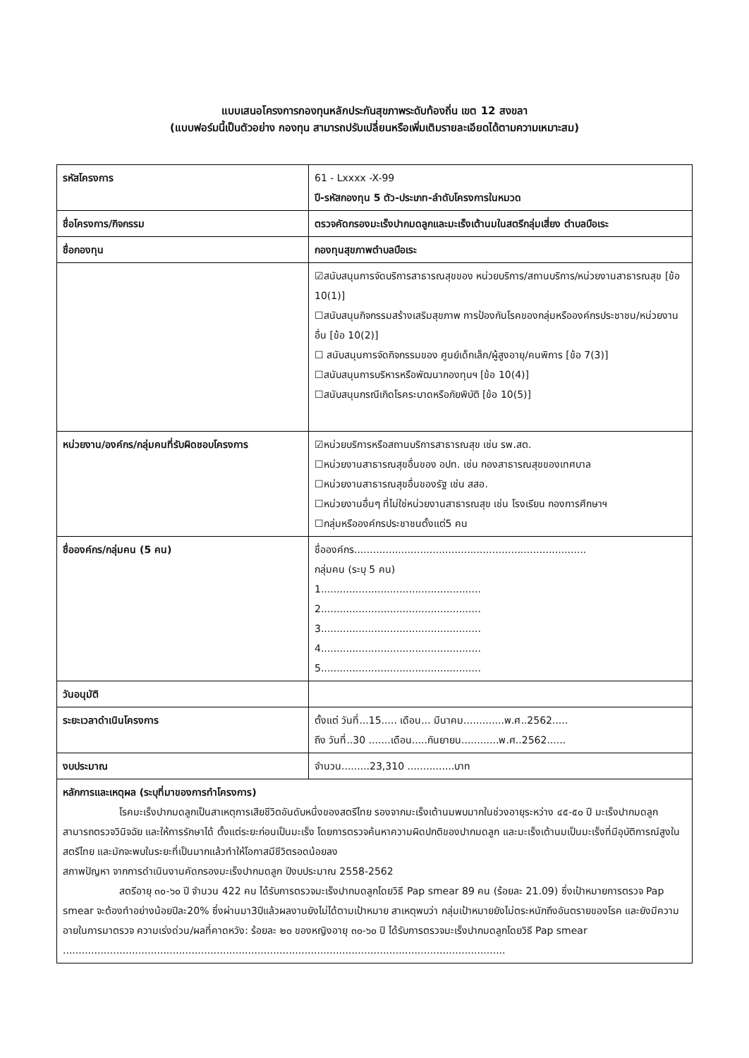แบบเสนอโครงการกองทุนหลักประกันสุขภาพระดับท้องถิ่น เขต 12 สงขลา
(แบบฟอร์มนี้เป็นตัวอย่าง กองทุน สามารถปรับเปลี่ยนหรือเพิ่มเติมรายละเอียดได้ตามความเหมาะสม)
| รหัสโครงการ | 61 - Lxxxx -X-99 ปี-รหัสกองทุน 5 ตัว-ประเภท-ลำดับโครงการในหมวด |
| ชื่อโครงการ/กิจกรรม | ตรวจคัดกรองมะเร็งปากมดลูกและมะเร็งเต้านมในสตรีกลุ่มเสี่ยง ตำบลบือเระ |
| ชื่อกองทุน | กองทุนสุขภาพตำบลบือเระ |
| | ☑สนับสนุนการจัดบริการสาธารณสุขของ หน่วยบริการ/สถานบริการ/หน่วยงานสาธารณสุข [ข้อ 10(1)] ☐สนับสนุนกิจกรรมสร้างเสริมสุขภาพ การป้องกันโรคของกลุ่มหรือองค์กรประชาชน/หน่วยงานอื่น [ข้อ 10(2)] ☐ สนับสนุนการจัดกิจกรรมของ ศูนย์เด็กเล็ก/ผู้สูงอายุ/คนพิการ [ข้อ 7(3)] ☐สนับสนุนการบริหารหรือพัฒนากองทุนฯ [ข้อ 10(4)] ☐สนับสนุนกรณีเกิดโรคระบาดหรือภัยพิบัติ [ข้อ 10(5)] |
| หน่วยงาน/องค์กร/กลุ่มคนที่รับผิดชอบโครงการ | ☑หน่วยบริการหรือสถานบริการสาธารณสุข เช่น รพ.สต. ☐หน่วยงานสาธารณสุขอื่นของ อปท. เช่น กองสาธารณสุขของเทศบาล ☐หน่วยงานสาธารณสุขอื่นของรัฐ เช่น สสอ. ☐หน่วยงานอื่นๆ ที่ไม่ใช่หน่วยงานสาธารณสุข เช่น โรงเรียน กองการศึกษาฯ ☐กลุ่มหรือองค์กรประชาชนตั้งแต่5 คน |
| ชื่อองค์กร/กลุ่มคน (5 คน) | ชื่อองค์กร.......................................................................... กลุ่มคน (ระบุ 5 คน) 1................................................... 2................................................... 3................................................... 4................................................... 5................................................... |
| วันอนุมัติ | |
| ระยะเวลาดำเนินโครงการ | ตั้งแต่ วันที่...15..... เดือน... มีนาคม.............พ.ศ..2562..... ถึง วันที่..30 .......เดือน.....กันยายน............พ.ศ..2562...... |
| งบประมาณ | จำนวน.........23,310 ...............บาท |
| หลักการและเหตุผล (ระบุที่มาของการทำโครงการ) โรคมะเร็งปากมดลูกเป็นสาเหตุการเสียชีวิตอันดับหนึ่งของสตรีไทย รองจากมะเร็งเต้านมพบมากในช่วงอายุระหว่าง ๔๕-๕๐ ปี มะเร็งปากมดลูกสามารถตรวจวินิจฉัย และให้การรักษาได้ ตั้งแต่ระยะก่อนเป็นมะเร็ง โดยการตรวจค้นหาความผิดปกติของปากมดลูก และมะเร็งเต้านมเป็นมะเร็งที่มีอุบัติการณ์สูงในสตรีไทย และมักจะพบในระยะที่เป็นมากแล้วทำให้โอกาสมีชีวิตรอดน้อยลง สภาพปัญหา จากการดำเนินงานคัดกรองมะเร็งปากมดลูก ปีงบประมาณ 2558-2562 สตรีอายุ ๓๐-๖๐ ปี จำนวน 422 คน ได้รับการตรวจมะเร็งปากมดลูกโดยวิธี Pap smear 89 คน (ร้อยละ 21.09) ซึ่งเป้าหมายการตรวจ Pap smear จะต้องทำอย่างน้อยปีละ20% ซึ่งผ่านมา3ปีแล้วผลงานยังไม่ได้ตามเป้าหมาย สาเหตุพบว่า กลุ่มเป้าหมายยังไม่ตระหนักถึงอันตรายของโรค และยังมีความอายในการมาตรวจ ความเร่งด่วน/ผลที่คาดหวัง: ร้อยละ ๒๐ ของหญิงอายุ ๓๐-๖๐ ปี ได้รับการตรวจมะเร็งปากมดลูกโดยวิธี Pap smear ............................................................................................................................................. | |